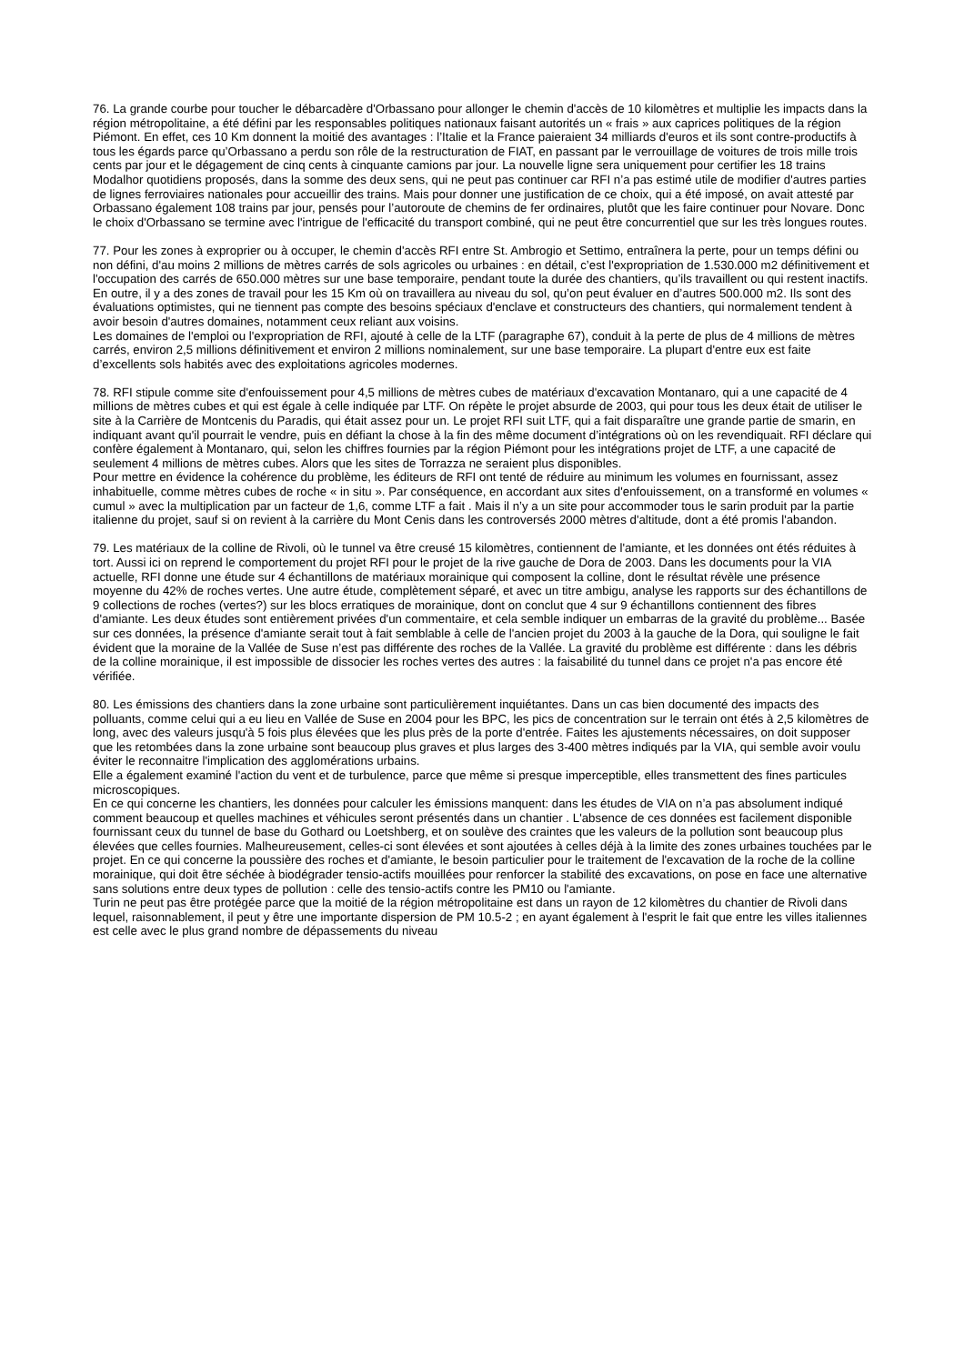76. La grande courbe pour toucher le débarcadère d'Orbassano pour allonger le chemin d'accès de 10 kilomètres et multiplie les impacts dans la région métropolitaine, a été défini par les responsables politiques nationaux faisant autorités un « frais » aux caprices politiques de la région Piémont. En effet, ces 10 Km donnent la moitié des avantages : l’Italie et la France paieraient 34 milliards d'euros et ils sont contre-productifs à tous les égards parce qu’Orbassano a perdu son rôle de la restructuration de FIAT, en passant par le verrouillage de voitures de trois mille trois cents par jour et le dégagement de cinq cents à cinquante camions par jour. La nouvelle ligne sera uniquement pour certifier les 18 trains Modalhor quotidiens proposés, dans la somme des deux sens, qui ne peut pas continuer car RFI n’a pas estimé utile de modifier d'autres parties de lignes ferroviaires nationales pour accueillir des trains. Mais pour donner une justification de ce choix, qui a été imposé, on avait attesté par Orbassano également 108 trains par jour, pensés pour l’autoroute de chemins de fer ordinaires, plutôt que les faire continuer pour Novare. Donc le choix d'Orbassano se termine avec l'intrigue de l'efficacité du transport combiné, qui ne peut être concurrentiel que sur les très longues routes.
77. Pour les zones à exproprier ou à occuper, le chemin d'accès RFI entre St. Ambrogio et Settimo, entraînera la perte, pour un temps défini ou non défini, d'au moins 2 millions de mètres carrés de sols agricoles ou urbaines : en détail, c’est l'expropriation de 1.530.000 m2 définitivement et l'occupation des carrés de 650.000 mètres sur une base temporaire, pendant toute la durée des chantiers, qu’ils travaillent ou qui restent inactifs. En outre, il y a des zones de travail pour les 15 Km où on travaillera au niveau du sol, qu’on peut évaluer en d’autres 500.000 m2. Ils sont des évaluations optimistes, qui ne tiennent pas compte des besoins spéciaux d'enclave et constructeurs des chantiers, qui normalement tendent à avoir besoin d'autres domaines, notamment ceux reliant aux voisins.
Les domaines de l'emploi ou l'expropriation de RFI, ajouté à celle de la LTF (paragraphe 67), conduit à la perte de plus de 4 millions de mètres carrés, environ 2,5 millions définitivement et environ 2 millions nominalement, sur une base temporaire. La plupart d'entre eux est faite d’excellents sols habités avec des exploitations agricoles modernes.
78. RFI stipule comme site d'enfouissement pour 4,5 millions de mètres cubes de matériaux d'excavation Montanaro, qui a une capacité de 4 millions de mètres cubes et qui est égale à celle indiquée par LTF. On répète le projet absurde de 2003, qui pour tous les deux était de utiliser le site à la Carrière de Montcenis du Paradis, qui était assez pour un. Le projet RFI suit LTF, qui a fait disparaître une grande partie de smarin, en indiquant avant qu'il pourrait le vendre, puis en défiant la chose à la fin des même document d’intégrations où on les revendiquait. RFI déclare qui confère également à Montanaro, qui, selon les chiffres fournies par la région Piémont pour les intégrations projet de LTF, a une capacité de seulement 4 millions de mètres cubes. Alors que les sites de Torrazza ne seraient plus disponibles.
Pour mettre en évidence la cohérence du problème, les éditeurs de RFI ont tenté de réduire au minimum les volumes en fournissant, assez inhabituelle, comme mètres cubes de roche « in situ ». Par conséquence, en accordant aux sites d'enfouissement, on a transformé en volumes « cumul » avec la multiplication par un facteur de 1,6, comme LTF a fait . Mais il n’y a un site pour accommoder tous le sarin produit par la partie italienne du projet, sauf si on revient à la carrière du Mont Cenis dans les controversés 2000 mètres d'altitude, dont a été promis l'abandon.
79. Les matériaux de la colline de Rivoli, où le tunnel va être creusé 15 kilomètres, contiennent de l'amiante, et les données ont étés réduites à tort. Aussi ici on reprend le comportement du projet RFI pour le projet de la rive gauche de Dora de 2003. Dans les documents pour la VIA actuelle, RFI donne une étude sur 4 échantillons de matériaux morainique qui composent la colline, dont le résultat révèle une présence moyenne du 42% de roches vertes. Une autre étude, complètement séparé, et avec un titre ambigu, analyse les rapports sur des échantillons de 9 collections de roches (vertes?) sur les blocs erratiques de morainique, dont on conclut que 4 sur 9 échantillons contiennent des fibres d'amiante. Les deux études sont entièrement privées d'un commentaire, et cela semble indiquer un embarras de la gravité du problème... Basée sur ces données, la présence d'amiante serait tout à fait semblable à celle de l'ancien projet du 2003 à la gauche de la Dora, qui souligne le fait évident que la moraine de la Vallée de Suse n’est pas différente des roches de la Vallée. La gravité du problème est différente : dans les débris de la colline morainique, il est impossible de dissocier les roches vertes des autres : la faisabilité du tunnel dans ce projet n'a pas encore été vérifiée.
80. Les émissions des chantiers dans la zone urbaine sont particulièrement inquiétantes. Dans un cas bien documenté des impacts des polluants, comme celui qui a eu lieu en Vallée de Suse en 2004 pour les BPC, les pics de concentration sur le terrain ont étés à 2,5 kilomètres de long, avec des valeurs jusqu'à 5 fois plus élevées que les plus près de la porte d'entrée. Faites les ajustements nécessaires, on doit supposer que les retombées dans la zone urbaine sont beaucoup plus graves et plus larges des 3-400 mètres indiqués par la VIA, qui semble avoir voulu éviter le reconnaitre l'implication des agglomérations urbains.
Elle a également examiné l'action du vent et de turbulence, parce que même si presque imperceptible, elles transmettent des fines particules microscopiques.
En ce qui concerne les chantiers, les données pour calculer les émissions manquent: dans les études de VIA on n’a pas absolument indiqué comment beaucoup et quelles machines et véhicules seront présentés dans un chantier . L'absence de ces données est facilement disponible fournissant ceux du tunnel de base du Gothard ou Loetshberg, et on soulève des craintes que les valeurs de la pollution sont beaucoup plus élevées que celles fournies. Malheureusement, celles-ci sont élevées et sont ajoutées à celles déjà à la limite des zones urbaines touchées par le projet. En ce qui concerne la poussière des roches et d'amiante, le besoin particulier pour le traitement de l'excavation de la roche de la colline morainique, qui doit être séchée à biodégrader tensio-actifs mouillées pour renforcer la stabilité des excavations, on pose en face une alternative sans solutions entre deux types de pollution : celle des tensio-actifs contre les PM10 ou l'amiante.
Turin ne peut pas être protégée parce que la moitié de la région métropolitaine est dans un rayon de 12 kilomètres du chantier de Rivoli dans lequel, raisonnablement, il peut y être une importante dispersion de PM 10.5-2 ; en ayant également à l'esprit le fait que entre les villes italiennes est celle avec le plus grand nombre de dépassements du niveau